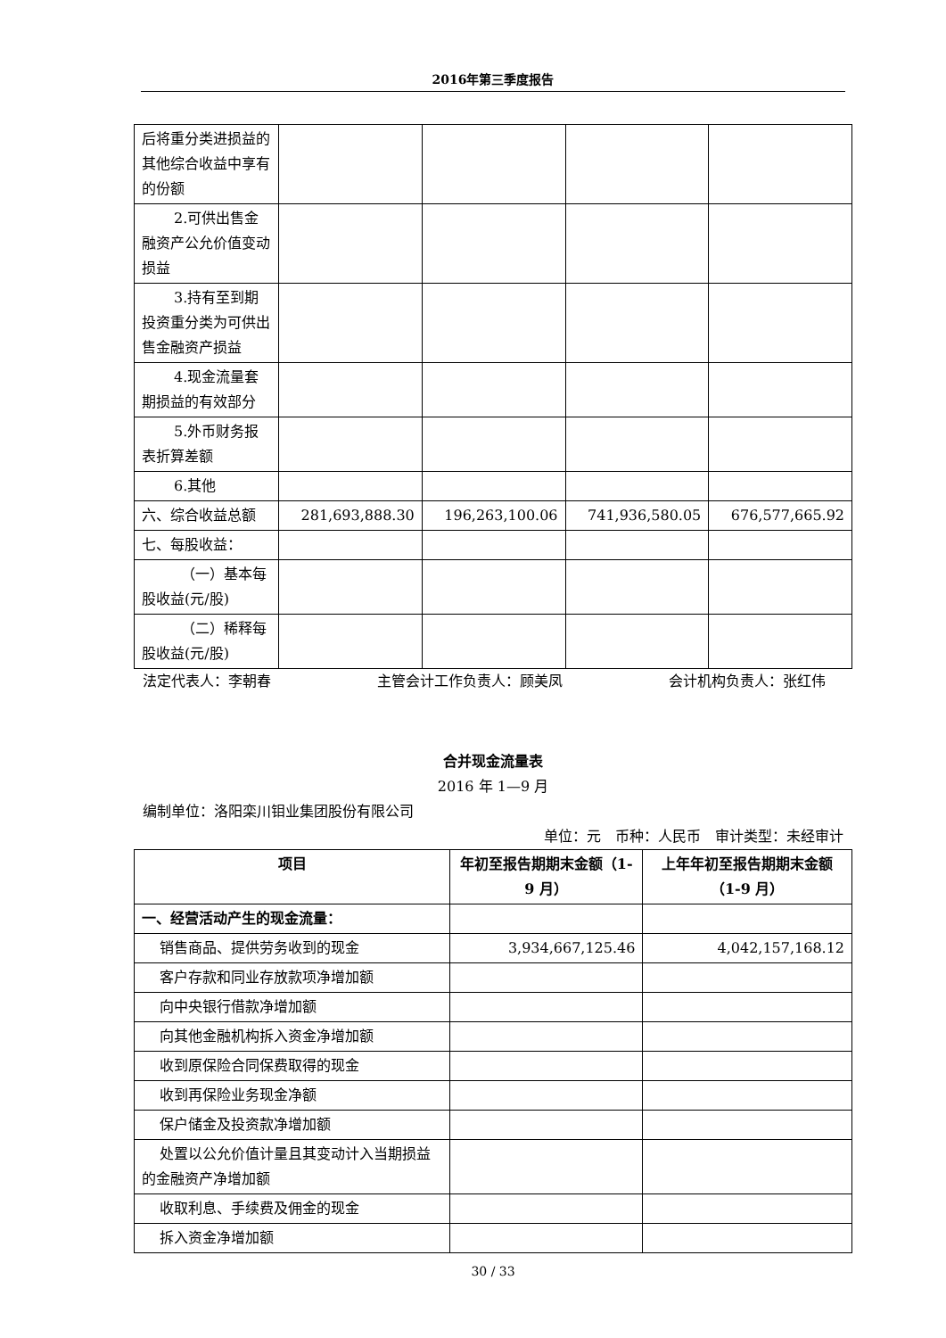2016年第三季度报告
| 后将重分类进损益的其他综合收益中享有的份额 | | | | |
| 2.可供出售 金融资产公允价值变动损益 | | | | |
| 3.持有至到 期投资重分类为可供出售金融资产损益 | | | | |
| 4.现金流量 套期损益的有效部分 | | | | |
| 5.外币财务 报表折算差额 | | | | |
| 6.其他 | | | | |
| 六、综合收益总额 | 281,693,888.30 | 196,263,100.06 | 741,936,580.05 | 676,577,665.92 |
| 七、每股收益： | | | | |
| （一）基本每 股收益(元/股) | | | | |
| （二）稀释每 股收益(元/股) | | | | |
法定代表人：李朝春 主管会计工作负责人：顾美凤 会计机构负责人：张红伟
合并现金流量表
2016 年 1—9 月
编制单位：洛阳栾川钼业集团股份有限公司
单位：元　币种：人民币　审计类型：未经审计
| 项目 | 年初至报告期期末金额（1-9 月） | 上年年初至报告期期末金额（1-9 月） |
| --- | --- | --- |
| 一、经营活动产生的现金流量： | | |
| 销售商品、提供劳务收到的现金 | 3,934,667,125.46 | 4,042,157,168.12 |
| 客户存款和同业存放款项净增加额 | | |
| 向中央银行借款净增加额 | | |
| 向其他金融机构拆入资金净增加额 | | |
| 收到原保险合同保费取得的现金 | | |
| 收到再保险业务现金净额 | | |
| 保户储金及投资款净增加额 | | |
| 处置以公允价值计量且其变动计入当 期损益的金融资产净增加额 | | |
| 收取利息、手续费及佣金的现金 | | |
| 拆入资金净增加额 | | |
30 / 33